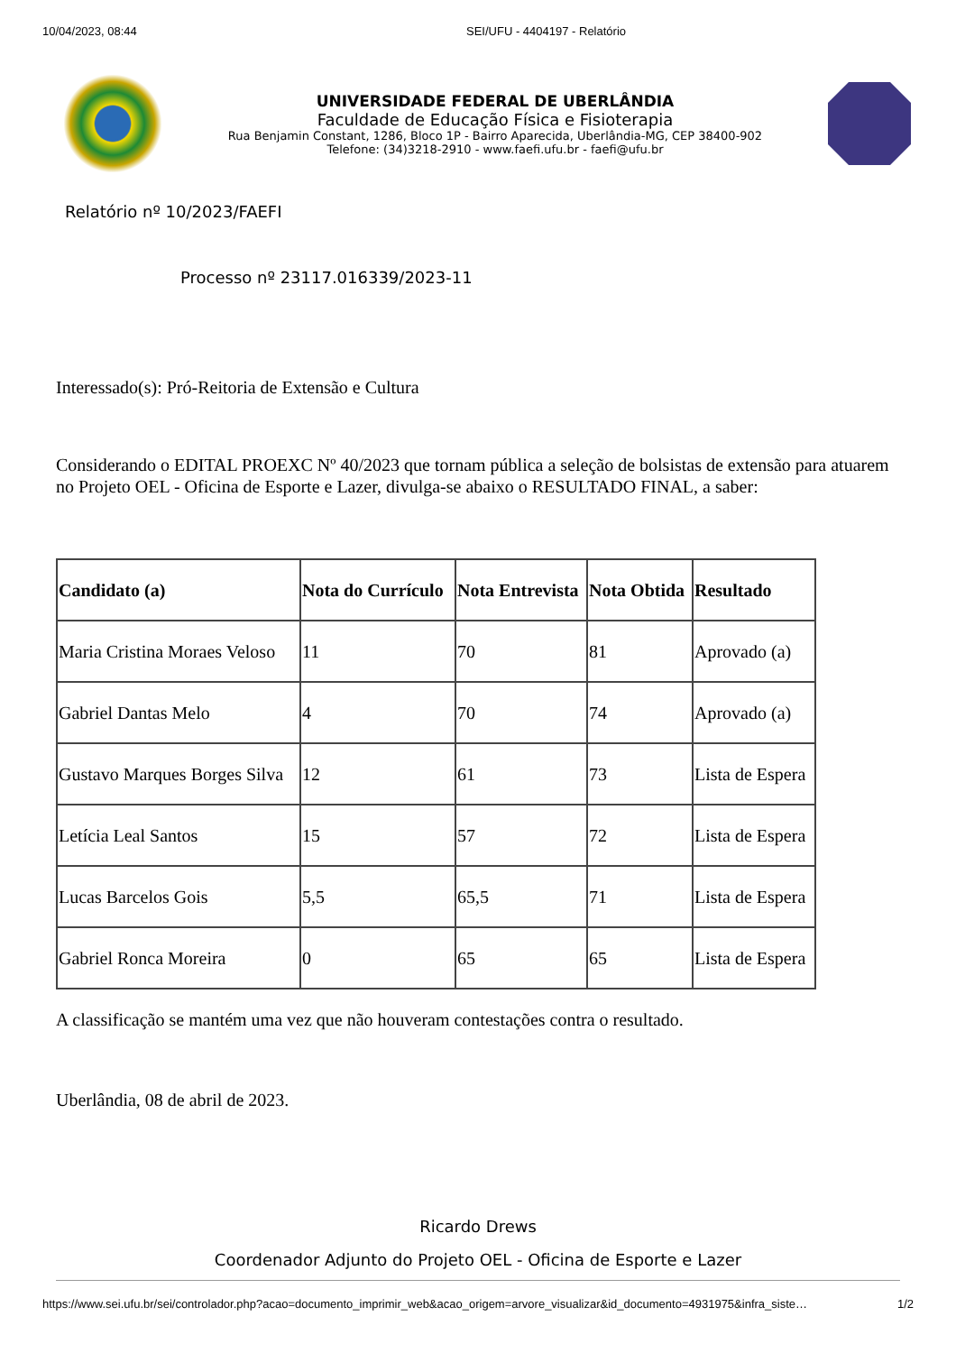10/04/2023, 08:44 SEI/UFU - 4404197 - Relatório
UNIVERSIDADE FEDERAL DE UBERLÂNDIA
Faculdade de Educação Física e Fisioterapia
Rua Benjamin Constant, 1286, Bloco 1P - Bairro Aparecida, Uberlândia-MG, CEP 38400-902
Telefone: (34)3218-2910 - www.faefi.ufu.br - faefi@ufu.br
Relatório nº 10/2023/FAEFI
Processo nº 23117.016339/2023-11
Interessado(s): Pró-Reitoria de Extensão e Cultura
Considerando o EDITAL PROEXC Nº 40/2023 que tornam pública a seleção de bolsistas de extensão para atuarem no Projeto OEL - Oficina de Esporte e Lazer, divulga-se abaixo o RESULTADO FINAL, a saber:
| Candidato (a) | Nota do Currículo | Nota Entrevista | Nota Obtida | Resultado |
| --- | --- | --- | --- | --- |
| Maria Cristina Moraes Veloso | 11 | 70 | 81 | Aprovado (a) |
| Gabriel Dantas Melo | 4 | 70 | 74 | Aprovado (a) |
| Gustavo Marques Borges Silva | 12 | 61 | 73 | Lista de Espera |
| Letícia Leal Santos | 15 | 57 | 72 | Lista de Espera |
| Lucas Barcelos Gois | 5,5 | 65,5 | 71 | Lista de Espera |
| Gabriel Ronca Moreira | 0 | 65 | 65 | Lista de Espera |
A classificação se mantém uma vez que não houveram contestações contra o resultado.
Uberlândia, 08 de abril de 2023.
Ricardo Drews
Coordenador Adjunto do Projeto OEL - Oficina de Esporte e Lazer
https://www.sei.ufu.br/sei/controlador.php?acao=documento_imprimir_web&acao_origem=arvore_visualizar&id_documento=4931975&infra_siste… 1/2